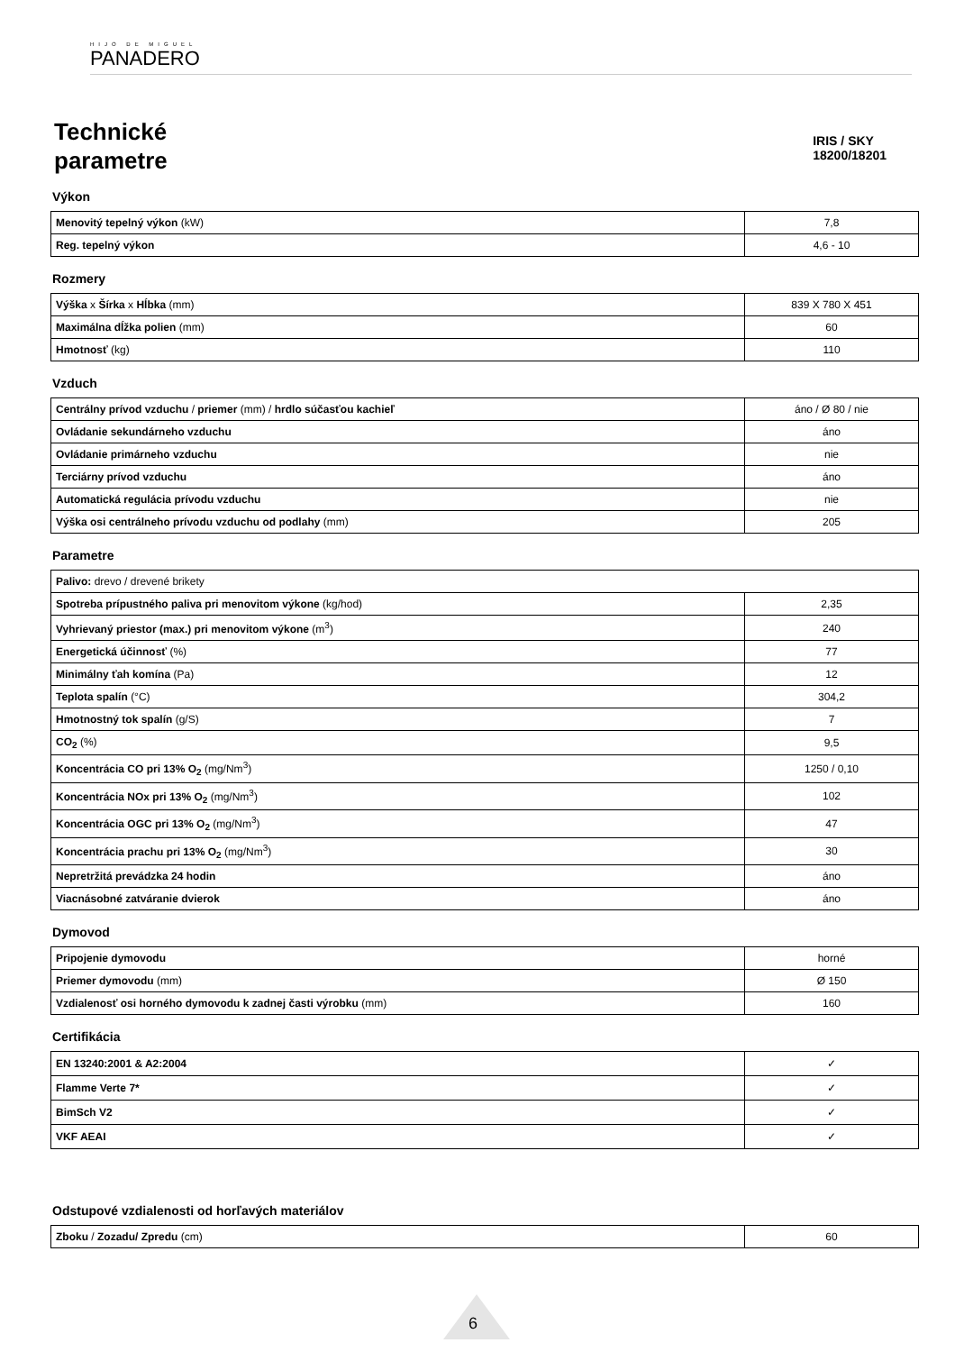HIJO DE MIGUEL
PANADERO
Technické
parametre
IRIS / SKY
18200/18201
Výkon
| Menovitý tepelný výkon (kW) | 7,8 |
| Reg. tepelný výkon | 4,6 - 10 |
Rozmery
| Výška x Šírka x Hĺbka (mm) | 839 X 780 X 451 |
| Maximálna dĺžka polien (mm) | 60 |
| Hmotnosť (kg) | 110 |
Vzduch
| Centrálny prívod vzduchu / priemer (mm) / hrdlo súčasťou kachieľ | áno / Ø 80 / nie |
| Ovládanie sekundárneho vzduchu | áno |
| Ovládanie primárneho vzduchu | nie |
| Terciárny prívod vzduchu | áno |
| Automatická regulácia prívodu vzduchu | nie |
| Výška osi centrálneho prívodu vzduchu od podlahy (mm) | 205 |
Parametre
| Palivo: drevo / drevené brikety | |
| Spotreba prípustného paliva pri menovitom výkone (kg/hod) | 2,35 |
| Vyhrievaný priestor (max.) pri menovitom výkone (m<sup>3</sup>) | 240 |
| Energetická účinnosť (%) | 77 |
| Minimálny ťah komína (Pa) | 12 |
| Teplota spalín (°C) | 304,2 |
| Hmotnostný tok spalín (g/S) | 7 |
| CO<sub>2</sub> (%) | 9,5 |
| Koncentrácia CO pri 13% O<sub>2</sub> (mg/Nm<sup>3</sup>) | 1250 / 0,10 |
| Koncentrácia NOx pri 13% O<sub>2</sub> (mg/Nm<sup>3</sup>) | 102 |
| Koncentrácia OGC pri 13% O<sub>2</sub> (mg/Nm<sup>3</sup>) | 47 |
| Koncentrácia prachu pri 13% O<sub>2</sub> (mg/Nm<sup>3</sup>) | 30 |
| Nepretržitá prevádzka 24 hodin | áno |
| Viacnásobné zatváranie dvierok | áno |
Dymovod
| Pripojenie dymovodu | horné |
| Priemer dymovodu (mm) | Ø 150 |
| Vzdialenosť osi horného dymovodu k zadnej časti výrobku (mm) | 160 |
Certifikácia
| EN 13240:2001 & A2:2004 | ✓ |
| Flamme Verte 7* | ✓ |
| BimSch V2 | ✓ |
| VKF AEAI | ✓ |
Odstupové vzdialenosti od horľavých materiálov
| Zboku / Zozadu/ Zpredu (cm) | 60 |
6